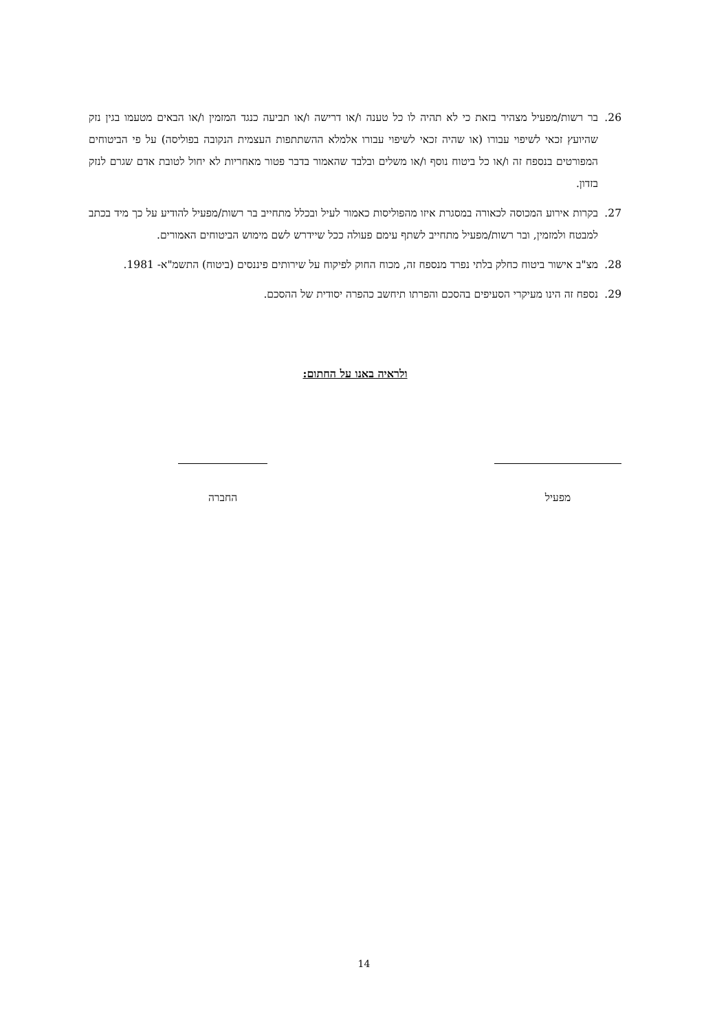26. בר רשות/מפעיל מצהיר בזאת כי לא תהיה לו כל טענה ו/או דרישה ו/או תביעה כנגד המזמין ו/או הבאים מטעמו בגין נזק שהיועץ זכאי לשיפוי עבורו (או שהיה זכאי לשיפוי עבורו אלמלא ההשתתפות העצמית הנקובה בפוליסה) על פי הביטוחים המפורטים בנספח זה ו/או כל ביטוח נוסף ו/או משלים ובלבד שהאמור בדבר פטור מאחריות לא יחול לטובת אדם שגרם לנזק בזדון.
27. בקרות אירוע המכוסה לכאורה במסגרת איזו מהפוליסות כאמור לעיל ובכלל מתחייב בר רשות/מפעיל להודיע על כך מיד בכתב למבטח ולמזמין, ובר רשות/מפעיל מתחייב לשתף עימם פעולה ככל שיידרש לשם מימוש הביטוחים האמורים.
28. מצ"ב אישור ביטוח כחלק בלתי נפרד מנספח זה, מכוח החוק לפיקוח על שירותים פיננסים (ביטוח) התשמ"א- 1981.
29. נספח זה הינו מעיקרי הסעיפים בהסכם והפרתו תיחשב כהפרה יסודית של ההסכם.
ולראיה באנו על החתום:
מפעיל החברה
14